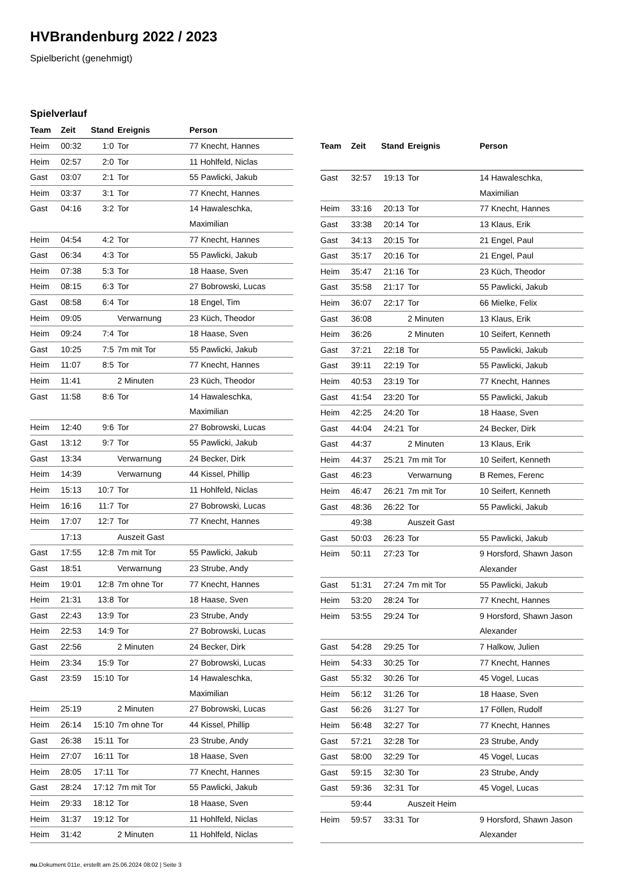HVBrandenburg 2022 / 2023
Spielbericht (genehmigt)
Spielverlauf
| Team | Zeit | Stand | Ereignis | Person |
| --- | --- | --- | --- | --- |
| Heim | 00:32 | 1:0 | Tor | 77 Knecht, Hannes |
| Heim | 02:57 | 2:0 | Tor | 11 Hohlfeld, Niclas |
| Gast | 03:07 | 2:1 | Tor | 55 Pawlicki, Jakub |
| Heim | 03:37 | 3:1 | Tor | 77 Knecht, Hannes |
| Gast | 04:16 | 3:2 | Tor | 14 Hawaleschka, Maximilian |
| Heim | 04:54 | 4:2 | Tor | 77 Knecht, Hannes |
| Gast | 06:34 | 4:3 | Tor | 55 Pawlicki, Jakub |
| Heim | 07:38 | 5:3 | Tor | 18 Haase, Sven |
| Heim | 08:15 | 6:3 | Tor | 27 Bobrowski, Lucas |
| Gast | 08:58 | 6:4 | Tor | 18 Engel, Tim |
| Heim | 09:05 | | Verwarnung | 23 Küch, Theodor |
| Heim | 09:24 | 7:4 | Tor | 18 Haase, Sven |
| Gast | 10:25 | 7:5 | 7m mit Tor | 55 Pawlicki, Jakub |
| Heim | 11:07 | 8:5 | Tor | 77 Knecht, Hannes |
| Heim | 11:41 | | 2 Minuten | 23 Küch, Theodor |
| Gast | 11:58 | 8:6 | Tor | 14 Hawaleschka, Maximilian |
| Heim | 12:40 | 9:6 | Tor | 27 Bobrowski, Lucas |
| Gast | 13:12 | 9:7 | Tor | 55 Pawlicki, Jakub |
| Gast | 13:34 | | Verwarnung | 24 Becker, Dirk |
| Heim | 14:39 | | Verwarnung | 44 Kissel, Phillip |
| Heim | 15:13 | 10:7 | Tor | 11 Hohlfeld, Niclas |
| Heim | 16:16 | 11:7 | Tor | 27 Bobrowski, Lucas |
| Heim | 17:07 | 12:7 | Tor | 77 Knecht, Hannes |
| | 17:13 | | Auszeit Gast | |
| Gast | 17:55 | 12:8 | 7m mit Tor | 55 Pawlicki, Jakub |
| Gast | 18:51 | | Verwarnung | 23 Strube, Andy |
| Heim | 19:01 | 12:8 | 7m ohne Tor | 77 Knecht, Hannes |
| Heim | 21:31 | 13:8 | Tor | 18 Haase, Sven |
| Gast | 22:43 | 13:9 | Tor | 23 Strube, Andy |
| Heim | 22:53 | 14:9 | Tor | 27 Bobrowski, Lucas |
| Gast | 22:56 | | 2 Minuten | 24 Becker, Dirk |
| Heim | 23:34 | 15:9 | Tor | 27 Bobrowski, Lucas |
| Gast | 23:59 | 15:10 | Tor | 14 Hawaleschka, Maximilian |
| Heim | 25:19 | | 2 Minuten | 27 Bobrowski, Lucas |
| Heim | 26:14 | 15:10 | 7m ohne Tor | 44 Kissel, Phillip |
| Gast | 26:38 | 15:11 | Tor | 23 Strube, Andy |
| Heim | 27:07 | 16:11 | Tor | 18 Haase, Sven |
| Heim | 28:05 | 17:11 | Tor | 77 Knecht, Hannes |
| Gast | 28:24 | 17:12 | 7m mit Tor | 55 Pawlicki, Jakub |
| Heim | 29:33 | 18:12 | Tor | 18 Haase, Sven |
| Heim | 31:37 | 19:12 | Tor | 11 Hohlfeld, Niclas |
| Heim | 31:42 | | 2 Minuten | 11 Hohlfeld, Niclas |
| Team | Zeit | Stand | Ereignis | Person |
| --- | --- | --- | --- | --- |
| Gast | 32:57 | 19:13 | Tor | 14 Hawaleschka, Maximilian |
| Heim | 33:16 | 20:13 | Tor | 77 Knecht, Hannes |
| Gast | 33:38 | 20:14 | Tor | 13 Klaus, Erik |
| Gast | 34:13 | 20:15 | Tor | 21 Engel, Paul |
| Gast | 35:17 | 20:16 | Tor | 21 Engel, Paul |
| Heim | 35:47 | 21:16 | Tor | 23 Küch, Theodor |
| Gast | 35:58 | 21:17 | Tor | 55 Pawlicki, Jakub |
| Heim | 36:07 | 22:17 | Tor | 66 Mielke, Felix |
| Gast | 36:08 | | 2 Minuten | 13 Klaus, Erik |
| Heim | 36:26 | | 2 Minuten | 10 Seifert, Kenneth |
| Gast | 37:21 | 22:18 | Tor | 55 Pawlicki, Jakub |
| Gast | 39:11 | 22:19 | Tor | 55 Pawlicki, Jakub |
| Heim | 40:53 | 23:19 | Tor | 77 Knecht, Hannes |
| Gast | 41:54 | 23:20 | Tor | 55 Pawlicki, Jakub |
| Heim | 42:25 | 24:20 | Tor | 18 Haase, Sven |
| Gast | 44:04 | 24:21 | Tor | 24 Becker, Dirk |
| Gast | 44:37 | | 2 Minuten | 13 Klaus, Erik |
| Heim | 44:37 | 25:21 | 7m mit Tor | 10 Seifert, Kenneth |
| Gast | 46:23 | | Verwarnung | B Remes, Ferenc |
| Heim | 46:47 | 26:21 | 7m mit Tor | 10 Seifert, Kenneth |
| Gast | 48:36 | 26:22 | Tor | 55 Pawlicki, Jakub |
| | 49:38 | | Auszeit Gast | |
| Gast | 50:03 | 26:23 | Tor | 55 Pawlicki, Jakub |
| Heim | 50:11 | 27:23 | Tor | 9 Horsford, Shawn Jason Alexander |
| Gast | 51:31 | 27:24 | 7m mit Tor | 55 Pawlicki, Jakub |
| Heim | 53:20 | 28:24 | Tor | 77 Knecht, Hannes |
| Heim | 53:55 | 29:24 | Tor | 9 Horsford, Shawn Jason Alexander |
| Gast | 54:28 | 29:25 | Tor | 7 Halkow, Julien |
| Heim | 54:33 | 30:25 | Tor | 77 Knecht, Hannes |
| Gast | 55:32 | 30:26 | Tor | 45 Vogel, Lucas |
| Heim | 56:12 | 31:26 | Tor | 18 Haase, Sven |
| Gast | 56:26 | 31:27 | Tor | 17 Föllen, Rudolf |
| Heim | 56:48 | 32:27 | Tor | 77 Knecht, Hannes |
| Gast | 57:21 | 32:28 | Tor | 23 Strube, Andy |
| Gast | 58:00 | 32:29 | Tor | 45 Vogel, Lucas |
| Gast | 59:15 | 32:30 | Tor | 23 Strube, Andy |
| Gast | 59:36 | 32:31 | Tor | 45 Vogel, Lucas |
| | 59:44 | | Auszeit Heim | |
| Heim | 59:57 | 33:31 | Tor | 9 Horsford, Shawn Jason Alexander |
nu.Dokument 011e, erstellt am 25.06.2024 08:02 | Seite 3